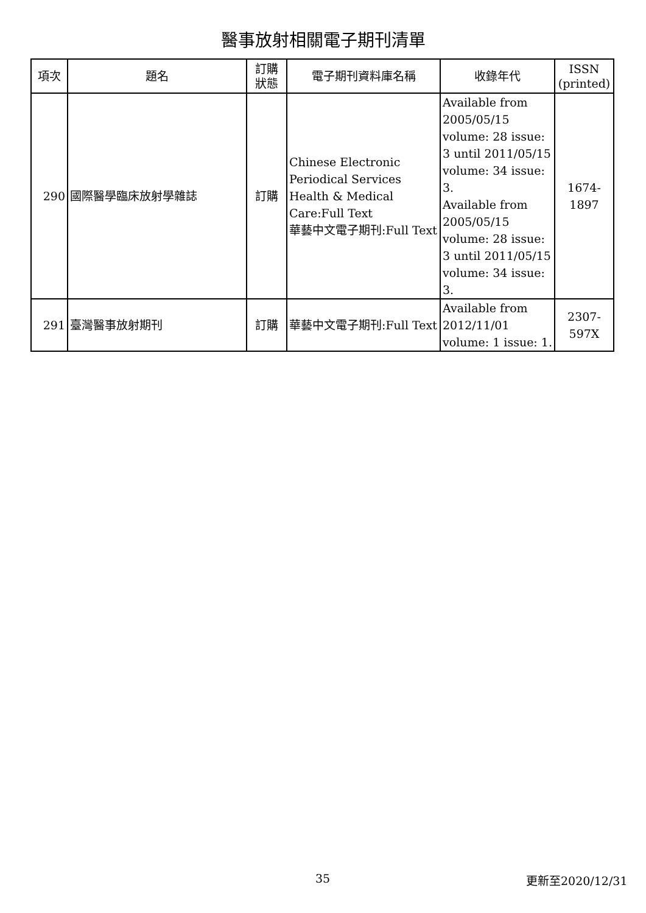醫事放射相關電子期刊清單
| 項次 | 題名 | 訂購 狀態 | 電子期刊資料庫名稱 | 收錄年代 | ISSN (printed) |
| --- | --- | --- | --- | --- | --- |
| 290 | 國際醫學臨床放射學雜誌 | 訂購 | Chinese Electronic Periodical Services Health & Medical Care:Full Text 華藝中文電子期刊:Full Text | Available from 2005/05/15 volume: 28 issue: 3 until 2011/05/15 volume: 34 issue: 3. Available from 2005/05/15 volume: 28 issue: 3 until 2011/05/15 volume: 34 issue: 3. | 1674-1897 |
| 291 | 臺灣醫事放射期刊 | 訂購 | 華藝中文電子期刊:Full Text | Available from 2012/11/01 volume: 1 issue: 1. | 2307-597X |
35 更新至2020/12/31